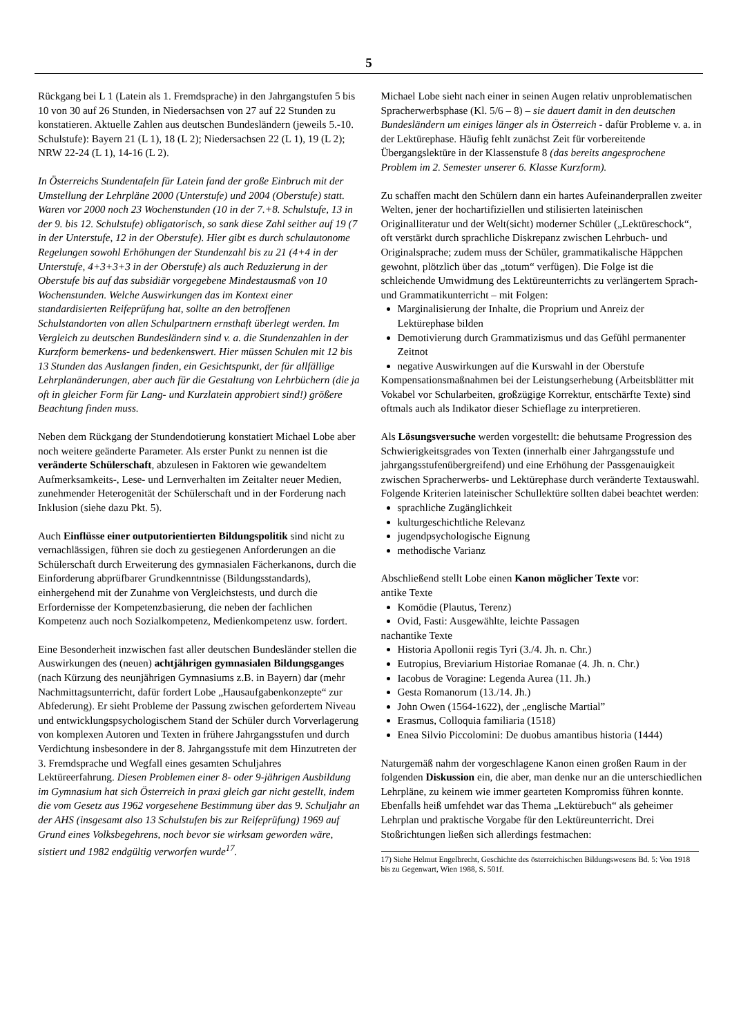5
Rückgang bei L 1 (Latein als 1. Fremdsprache) in den Jahrgangstufen 5 bis 10 von 30 auf 26 Stunden, in Niedersachsen von 27 auf 22 Stunden zu konstatieren. Aktuelle Zahlen aus deutschen Bundesländern (jeweils 5.-10. Schulstufe): Bayern 21 (L 1), 18 (L 2); Niedersachsen 22 (L 1), 19 (L 2); NRW 22-24 (L 1), 14-16 (L 2).
In Österreichs Stundentafeln für Latein fand der große Einbruch mit der Umstellung der Lehrpläne 2000 (Unterstufe) und 2004 (Oberstufe) statt. Waren vor 2000 noch 23 Wochenstunden (10 in der 7.+8. Schulstufe, 13 in der 9. bis 12. Schulstufe) obligatorisch, so sank diese Zahl seither auf 19 (7 in der Unterstufe, 12 in der Oberstufe). Hier gibt es durch schulautonome Regelungen sowohl Erhöhungen der Stundenzahl bis zu 21 (4+4 in der Unterstufe, 4+3+3+3 in der Oberstufe) als auch Reduzierung in der Oberstufe bis auf das subsidiär vorgegebene Mindestausmaß von 10 Wochenstunden. Welche Auswirkungen das im Kontext einer standardisierten Reifeprüfung hat, sollte an den betroffenen Schulstandorten von allen Schulpartnern ernsthaft überlegt werden. Im Vergleich zu deutschen Bundesländern sind v. a. die Stundenzahlen in der Kurzform bemerkens- und bedenkenswert. Hier müssen Schulen mit 12 bis 13 Stunden das Auslangen finden, ein Gesichtspunkt, der für allfällige Lehrplanänderungen, aber auch für die Gestaltung von Lehrbüchern (die ja oft in gleicher Form für Lang- und Kurzlatein approbiert sind!) größere Beachtung finden muss.
Neben dem Rückgang der Stundendotierung konstatiert Michael Lobe aber noch weitere geänderte Parameter. Als erster Punkt zu nennen ist die veränderte Schülerschaft, abzulesen in Faktoren wie gewandeltem Aufmerksamkeits-, Lese- und Lernverhalten im Zeitalter neuer Medien, zunehmender Heterogenität der Schülerschaft und in der Forderung nach Inklusion (siehe dazu Pkt. 5).
Auch Einflüsse einer outputorientierten Bildungspolitik sind nicht zu vernachlässigen, führen sie doch zu gestiegenen Anforderungen an die Schülerschaft durch Erweiterung des gymnasialen Fächerkanons, durch die Einforderung abprüfbarer Grundkenntnisse (Bildungsstandards), einhergehend mit der Zunahme von Vergleichstests, und durch die Erfordernisse der Kompetenzbasierung, die neben der fachlichen Kompetenz auch noch Sozialkompetenz, Medienkompetenz usw. fordert.
Eine Besonderheit inzwischen fast aller deutschen Bundesländer stellen die Auswirkungen des (neuen) achtjährigen gymnasialen Bildungsganges (nach Kürzung des neunjährigen Gymnasiums z.B. in Bayern) dar (mehr Nachmittagsunterricht, dafür fordert Lobe „Hausaufgabenkonzepte“ zur Abfederung). Er sieht Probleme der Passung zwischen gefordertem Niveau und entwicklungspsychologischem Stand der Schüler durch Vorverlagerung von komplexen Autoren und Texten in frühere Jahrgangsstufen und durch Verdichtung insbesondere in der 8. Jahrgangsstufe mit dem Hinzutreten der 3. Fremdsprache und Wegfall eines gesamten Schuljahres Lektüreerfahrung. Diesen Problemen einer 8- oder 9-jährigen Ausbildung im Gymnasium hat sich Österreich in praxi gleich gar nicht gestellt, indem die vom Gesetz aus 1962 vorgesehene Bestimmung über das 9. Schuljahr an der AHS (insgesamt also 13 Schulstufen bis zur Reifeprüfung) 1969 auf Grund eines Volksbegehrens, noch bevor sie wirksam geworden wäre, sistiert und 1982 endgültig verworfen wurde<sup>17</sup>.
Michael Lobe sieht nach einer in seinen Augen relativ unproblematischen Spracherwerbsphase (Kl. 5/6 – 8) – sie dauert damit in den deutschen Bundesländern um einiges länger als in Österreich - dafür Probleme v. a. in der Lektürephase. Häufig fehlt zunächst Zeit für vorbereitende Übergangslektüre in der Klassenstufe 8 (das bereits angesprochene Problem im 2. Semester unserer 6. Klasse Kurzform).
Zu schaffen macht den Schülern dann ein hartes Aufeinanderprallen zweiter Welten, jener der hochartifiziellen und stilisierten lateinischen Originalliteratur und der Welt(sicht) moderner Schüler („Lektüreschock“, oft verstärkt durch sprachliche Diskrepanz zwischen Lehrbuch- und Originalsprache; zudem muss der Schüler, grammatikalische Häppchen gewohnt, plötzlich über das „totum“ verfügen). Die Folge ist die schleichende Umwidmung des Lektüreunterrichts zu verlängertem Sprach- und Grammatikunterricht – mit Folgen:
Marginalisierung der Inhalte, die Proprium und Anreiz der Lektürephase bilden
Demotivierung durch Grammatizismus und das Gefühl permanenter Zeitnot
negative Auswirkungen auf die Kurswahl in der Oberstufe
Kompensationsmaßnahmen bei der Leistungserhebung (Arbeitsblätter mit Vokabel vor Schularbeiten, großzügige Korrektur, entschärfte Texte) sind oftmals auch als Indikator dieser Schieflage zu interpretieren.
Als Lösungsversuche werden vorgestellt: die behutsame Progression des Schwierigkeitsgrades von Texten (innerhalb einer Jahrgangsstufe und jahrgangsstufenübergreifend) und eine Erhöhung der Passgenauigkeit zwischen Spracherwerbs- und Lektürephase durch veränderte Textauswahl. Folgende Kriterien lateinischer Schullektüre sollten dabei beachtet werden:
sprachliche Zugänglichkeit
kulturgeschichtliche Relevanz
jugendpsychologische Eignung
methodische Varianz
Abschließend stellt Lobe einen Kanon möglicher Texte vor:
antike Texte
Komödie (Plautus, Terenz)
Ovid, Fasti: Ausgewählte, leichte Passagen
nachantike Texte
Historia Apollonii regis Tyri (3./4. Jh. n. Chr.)
Eutropius, Breviarium Historiae Romanae (4. Jh. n. Chr.)
Iacobus de Voragine: Legenda Aurea (11. Jh.)
Gesta Romanorum (13./14. Jh.)
John Owen (1564-1622), der „englische Martial”
Erasmus, Colloquia familiaria (1518)
Enea Silvio Piccolomini: De duobus amantibus historia (1444)
Naturgemäß nahm der vorgeschlagene Kanon einen großen Raum in der folgenden Diskussion ein, die aber, man denke nur an die unterschiedlichen Lehrpläne, zu keinem wie immer gearteten Kompromiss führen konnte. Ebenfalls heiß umfehdet war das Thema „Lektürebuch“ als geheimer Lehrplan und praktische Vorgabe für den Lektüreunterricht. Drei Stoßrichtungen ließen sich allerdings festmachen:
17) Siehe Helmut Engelbrecht, Geschichte des österreichischen Bildungswesens Bd. 5: Von 1918 bis zu Gegenwart, Wien 1988, S. 501f.